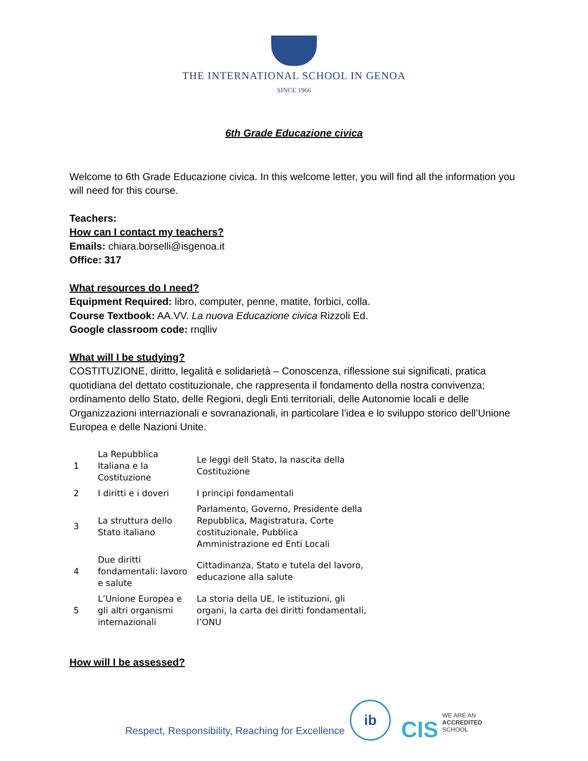THE INTERNATIONAL SCHOOL IN GENOA
SINCE 1966
6th Grade Educazione civica
Welcome to 6th Grade Educazione civica. In this welcome letter, you will find all the information you will need for this course.
Teachers:
How can I contact my teachers?
Emails: chiara.borselli@isgenoa.it
Office: 317
What resources do I need?
Equipment Required: libro, computer, penne, matite, forbici, colla.
Course Textbook: AA.VV. La nuova Educazione civica Rizzoli Ed.
Google classroom code: rnqlliv
What will I be studying?
COSTITUZIONE, diritto, legalità e solidarietà – Conoscenza, riflessione sui significati, pratica quotidiana del dettato costituzionale, che rappresenta il fondamento della nostra convivenza; ordinamento dello Stato, delle Regioni, degli Enti territoriali, delle Autonomie locali e delle Organizzazioni internazionali e sovranazionali, in particolare l’idea e lo sviluppo storico dell’Unione Europea e delle Nazioni Unite.
| 1 | La Repubblica Italiana e la Costituzione | Le leggi dell Stato, la nascita della Costituzione |
| 2 | I diritti e i doveri | I principi fondamentali |
| 3 | La struttura dello Stato italiano | Parlamento, Governo, Presidente della Repubblica, Magistratura, Corte costituzionale, Pubblica Amministrazione ed Enti Locali |
| 4 | Due diritti fondamentali: lavoro e salute | Cittadinanza, Stato e tutela del lavoro, educazione alla salute |
| 5 | L’Unione Europea e gli altri organismi internazionali | La storia della UE, le istituzioni, gli organi, la carta dei diritti fondamentali, l’ONU |
How will I be assessed?
Respect, Responsibility, Reaching for Excellence
ib
CIS
WE ARE AN
ACCREDITED
SCHOOL